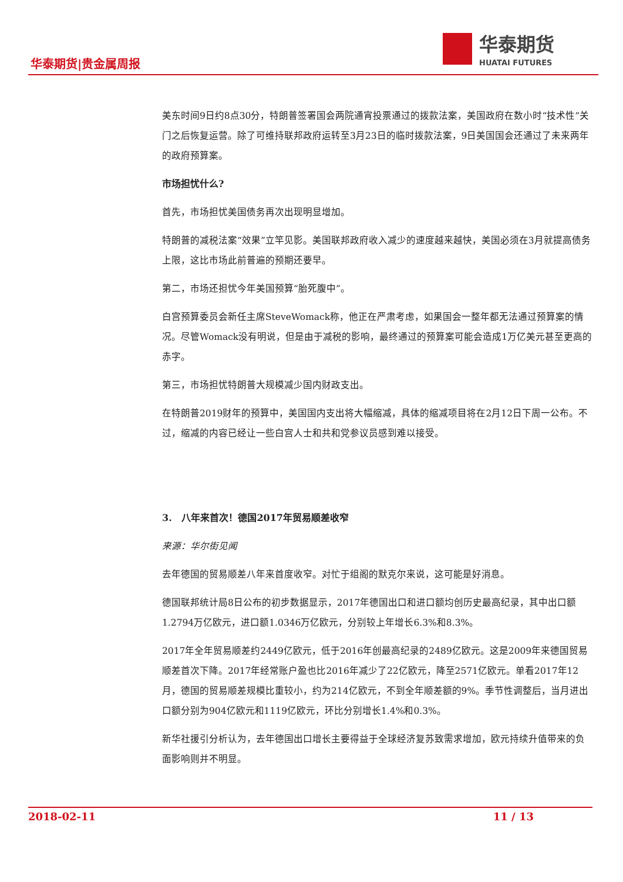华泰期货|贵金属周报
华泰期货
HUATAI FUTURES
美东时间9日约8点30分，特朗普签署国会两院通宵投票通过的拨款法案，美国政府在数小时“技术性”关门之后恢复运营。除了可维持联邦政府运转至3月23日的临时拨款法案，9日美国国会还通过了未来两年的政府预算案。
市场担忧什么?
首先，市场担忧美国债务再次出现明显增加。
特朗普的减税法案“效果”立竿见影。美国联邦政府收入减少的速度越来越快，美国必须在3月就提高债务上限，这比市场此前普遍的预期还要早。
第二，市场还担忧今年美国预算“胎死腹中”。
白宫预算委员会新任主席SteveWomack称，他正在严肃考虑，如果国会一整年都无法通过预算案的情况。尽管Womack没有明说，但是由于减税的影响，最终通过的预算案可能会造成1万亿美元甚至更高的赤字。
第三，市场担忧特朗普大规模减少国内财政支出。
在特朗普2019财年的预算中，美国国内支出将大幅缩减，具体的缩减项目将在2月12日下周一公布。不过，缩减的内容已经让一些白宫人士和共和党参议员感到难以接受。
3. 八年来首次！德国2017年贸易顺差收窄
来源：华尔街见闻
去年德国的贸易顺差八年来首度收窄。对忙于组阁的默克尔来说，这可能是好消息。
德国联邦统计局8日公布的初步数据显示，2017年德国出口和进口额均创历史最高纪录，其中出口额1.2794万亿欧元，进口额1.0346万亿欧元，分别较上年增长6.3%和8.3%。
2017年全年贸易顺差约2449亿欧元，低于2016年创最高纪录的2489亿欧元。这是2009年来德国贸易顺差首次下降。2017年经常账户盈也比2016年减少了22亿欧元，降至2571亿欧元。单看2017年12月，德国的贸易顺差规模比重较小，约为214亿欧元，不到全年顺差额的9%。季节性调整后，当月进出口额分别为904亿欧元和1119亿欧元，环比分别增长1.4%和0.3%。
新华社援引分析认为，去年德国出口增长主要得益于全球经济复苏致需求增加，欧元持续升值带来的负面影响则并不明显。
2018-02-11 11 / 13